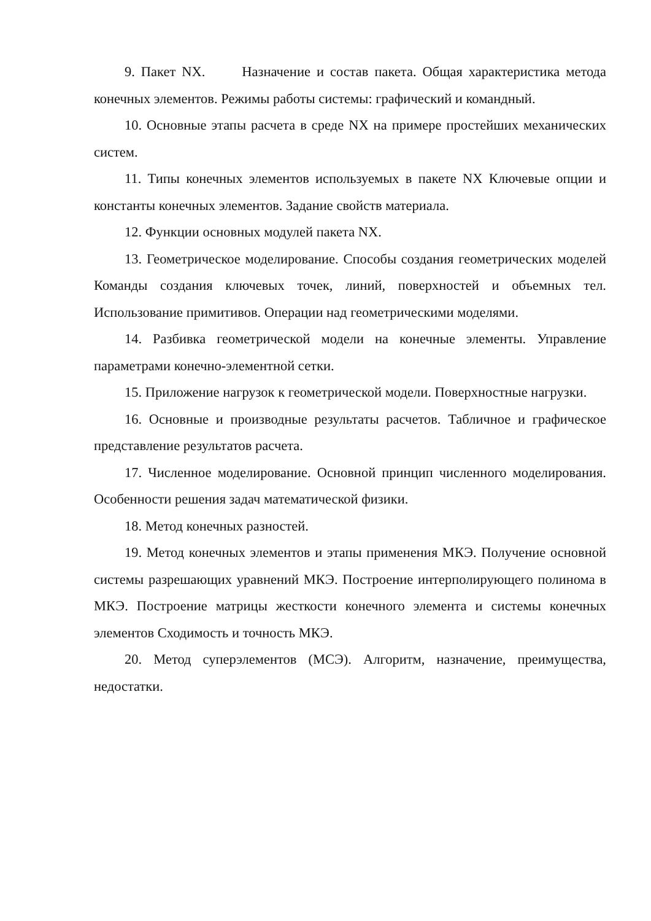9. Пакет NX. Назначение и состав пакета. Общая характеристика метода конечных элементов. Режимы работы системы: графический и командный.
10. Основные этапы расчета в среде NX на примере простейших механических систем.
11. Типы конечных элементов используемых в пакете NX Ключевые опции и константы конечных элементов. Задание свойств материала.
12. Функции основных модулей пакета NX.
13. Геометрическое моделирование. Способы создания геометрических моделей Команды создания ключевых точек, линий, поверхностей и объемных тел. Использование примитивов. Операции над геометрическими моделями.
14. Разбивка геометрической модели на конечные элементы. Управление параметрами конечно-элементной сетки.
15. Приложение нагрузок к геометрической модели. Поверхностные нагрузки.
16. Основные и производные результаты расчетов. Табличное и графическое представление результатов расчета.
17. Численное моделирование. Основной принцип численного моделирования. Особенности решения задач математической физики.
18. Метод конечных разностей.
19. Метод конечных элементов и этапы применения МКЭ. Получение основной системы разрешающих уравнений МКЭ. Построение интерполирующего полинома в МКЭ. Построение матрицы жесткости конечного элемента и системы конечных элементов Сходимость и точность МКЭ.
20. Метод суперэлементов (МСЭ). Алгоритм, назначение, преимущества, недостатки.